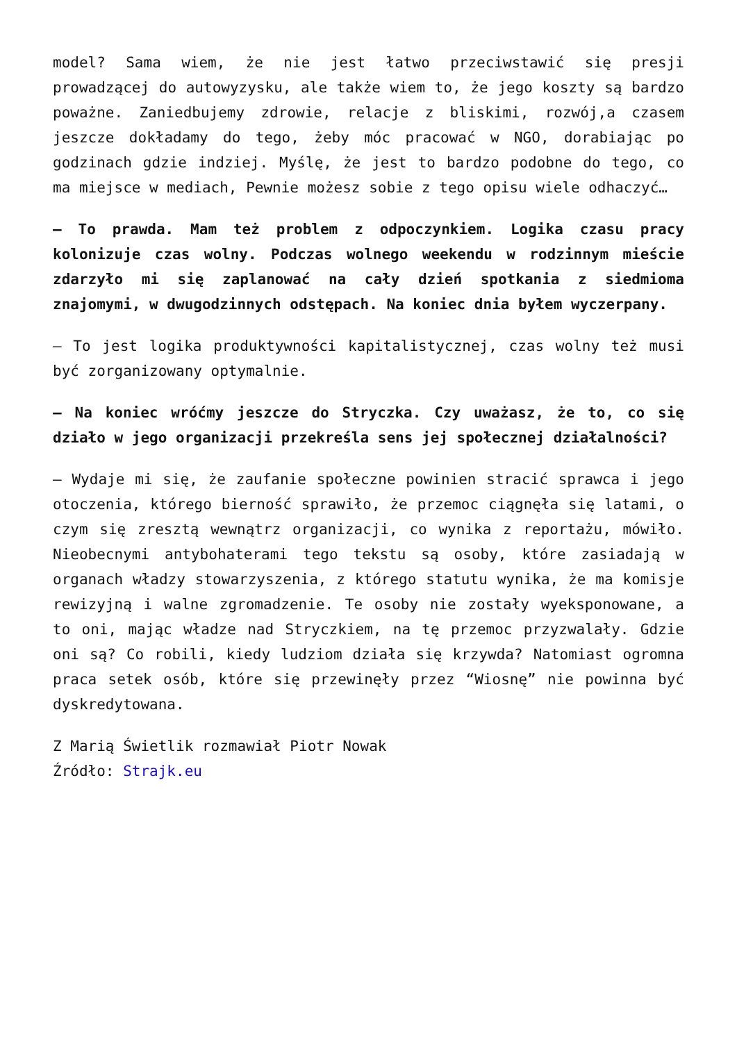model? Sama wiem, że nie jest łatwo przeciwstawić się presji prowadzącej do autowyzysku, ale także wiem to, że jego koszty są bardzo poważne. Zaniedbujemy zdrowie, relacje z bliskimi, rozwój,a czasem jeszcze dokładamy do tego, żeby móc pracować w NGO, dorabiając po godzinach gdzie indziej. Myślę, że jest to bardzo podobne do tego, co ma miejsce w mediach, Pewnie możesz sobie z tego opisu wiele odhaczyć…
– To prawda. Mam też problem z odpoczynkiem. Logika czasu pracy kolonizuje czas wolny. Podczas wolnego weekendu w rodzinnym mieście zdarzyło mi się zaplanować na cały dzień spotkania z siedmioma znajomymi, w dwugodzinnych odstępach. Na koniec dnia byłem wyczerpany.
– To jest logika produktywności kapitalistycznej, czas wolny też musi być zorganizowany optymalnie.
– Na koniec wróćmy jeszcze do Stryczka. Czy uważasz, że to, co się działo w jego organizacji przekreśla sens jej społecznej działalności?
– Wydaje mi się, że zaufanie społeczne powinien stracić sprawca i jego otoczenia, którego bierność sprawiło, że przemoc ciągnęła się latami, o czym się zresztą wewnątrz organizacji, co wynika z reportażu, mówiło. Nieobecnymi antybohaterami tego tekstu są osoby, które zasiadają w organach władzy stowarzyszenia, z którego statutu wynika, że ma komisje rewizyjną i walne zgromadzenie. Te osoby nie zostały wyeksponowane, a to oni, mając władze nad Stryczkiem, na tę przemoc przyzwalały. Gdzie oni są? Co robili, kiedy ludziom działa się krzywda? Natomiast ogromna praca setek osób, które się przewinęły przez “Wiosnę” nie powinna być dyskredytowana.
Z Marią Świetlik rozmawiał Piotr Nowak
Źródło: Strajk.eu